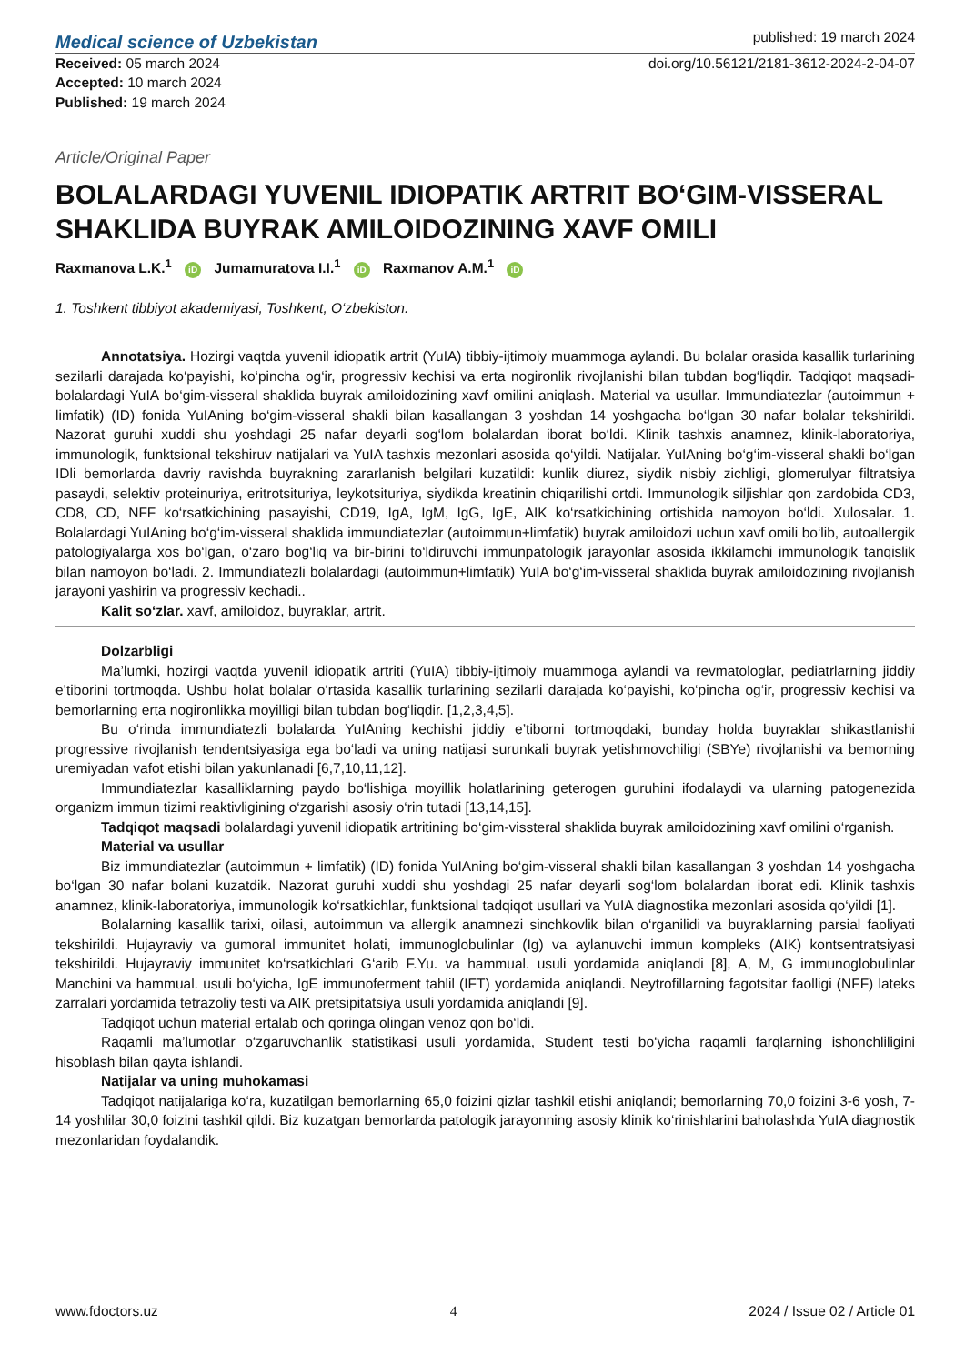Medical science of Uzbekistan
published: 19 march 2024
Received: 05 march 2024
Accepted: 10 march 2024
Published: 19 march 2024
doi.org/10.56121/2181-3612-2024-2-04-07
Article/Original Paper
BOLALARDAGI YUVENIL IDIOPATIK ARTRIT BO‘GIM-VISSERAL SHAKLIDA BUYRAK AMILOIDOZINING XAVF OMILI
Raxmanova L.K.<sup>1</sup> iD Jumamuratova I.I.<sup>1</sup> iD Raxmanov A.M.<sup>1</sup> iD
1. Toshkent tibbiyot akademiyasi, Toshkent, O‘zbekiston.
Annotatsiya. Hozirgi vaqtda yuvenil idiopatik artrit (YuIA) tibbiy-ijtimoiy muammoga aylandi. Bu bolalar orasida kasallik turlarining sezilarli darajada ko‘payishi, ko‘pincha og‘ir, progressiv kechisi va erta nogironlik rivojlanishi bilan tubdan bog‘liqdir. Tadqiqot maqsadi-bolalardagi YuIA bo‘gim-visseral shaklida buyrak amiloidozining xavf omilini aniqlash. Material va usullar. Immundiatezlar (autoimmun + limfatik) (ID) fonida YuIAning bo‘gim-visseral shakli bilan kasallangan 3 yoshdan 14 yoshgacha bo‘lgan 30 nafar bolalar tekshirildi. Nazorat guruhi xuddi shu yoshdagi 25 nafar deyarli sog‘lom bolalardan iborat bo‘ldi. Klinik tashxis anamnez, klinik-laboratoriya, immunologik, funktsional tekshiruv natijalari va YuIA tashxis mezonlari asosida qo‘yildi. Natijalar. YuIAning bo‘g‘im-visseral shakli bo‘lgan IDli bemorlarda davriy ravishda buyrakning zararlanish belgilari kuzatildi: kunlik diurez, siydik nisbiy zichligi, glomerulyar filtratsiya pasaydi, selektiv proteinuriya, eritrotsituriya, leykotsituriya, siydikda kreatinin chiqarilishi ortdi. Immunologik siljishlar qon zardobida CD3, CD8, CD, NFF ko‘rsatkichining pasayishi, CD19, IgA, IgM, IgG, IgE, AIK ko‘rsatkichining ortishida namoyon bo‘ldi. Xulosalar. 1. Bolalardagi YuIAning bo‘g‘im-visseral shaklida immundiatezlar (autoimmun+limfatik) buyrak amiloidozi uchun xavf omili bo‘lib, autoallergik patologiyalarga xos bo‘lgan, o‘zaro bog‘liq va bir-birini to‘ldiruvchi immunpatologik jarayonlar asosida ikkilamchi immunologik tanqislik bilan namoyon bo‘ladi. 2. Immundiatezli bolalardagi (autoimmun+limfatik) YuIA bo‘g‘im-visseral shaklida buyrak amiloidozining rivojlanish jarayoni yashirin va progressiv kechadi..
Kalit so‘zlar. xavf, amiloidoz, buyraklar, artrit.
Dolzarbligi
Ma’lumki, hozirgi vaqtda yuvenil idiopatik artriti (YuIA) tibbiy-ijtimoiy muammoga aylandi va revmatologlar, pediatrlarning jiddiy e’tiborini tortmoqda. Ushbu holat bolalar o‘rtasida kasallik turlarining sezilarli darajada ko‘payishi, ko‘pincha og‘ir, progressiv kechisi va bemorlarning erta nogironlikka moyilligi bilan tubdan bog‘liqdir. [1,2,3,4,5].
Bu o‘rinda immundiatezli bolalarda YuIAning kechishi jiddiy e’tiborni tortmoqdaki, bunday holda buyraklar shikastlanishi progressive rivojlanish tendentsiyasiga ega bo‘ladi va uning natijasi surunkali buyrak yetishmovchiligi (SBYe) rivojlanishi va bemorning uremiyadan vafot etishi bilan yakunlanadi [6,7,10,11,12].
Immundiatezlar kasalliklarning paydo bo‘lishiga moyillik holatlarining geterogen guruhini ifodalaydi va ularning patogenezida organizm immun tizimi reaktivligining o‘zgarishi asosiy o‘rin tutadi [13,14,15].
Tadqiqot maqsadi bolalardagi yuvenil idiopatik artritining bo‘gim-vissteral shaklida buyrak amiloidozining xavf omilini o‘rganish.
Material va usullar
Biz immundiatezlar (autoimmun + limfatik) (ID) fonida YuIAning bo‘gim-visseral shakli bilan kasallangan 3 yoshdan 14 yoshgacha bo‘lgan 30 nafar bolani kuzatdik. Nazorat guruhi xuddi shu yoshdagi 25 nafar deyarli sog‘lom bolalardan iborat edi. Klinik tashxis anamnez, klinik-laboratoriya, immunologik ko‘rsatkichlar, funktsional tadqiqot usullari va YuIA diagnostika mezonlari asosida qo‘yildi [1].
Bolalarning kasallik tarixi, oilasi, autoimmun va allergik anamnezi sinchkovlik bilan o‘rganilidi va buyraklarning parsial faoliyati tekshirildi. Hujayraviy va gumoral immunitet holati, immunoglobulinlar (Ig) va aylanuvchi immun kompleks (AIK) kontsentratsiyasi tekshirildi. Hujayraviy immunitet ko‘rsatkichlari G‘arib F.Yu. va hammual. usuli yordamida aniqlandi [8], A, M, G immunoglobulinlar Manchini va hammual. usuli bo‘yicha, IgE immunoferment tahlil (IFT) yordamida aniqlandi. Neytrofillarning fagotsitar faolligi (NFF) lateks zarralari yordamida tetrazoliy testi va AIK pretsipitatsiya usuli yordamida aniqlandi [9].
Tadqiqot uchun material ertalab och qoringa olingan venoz qon bo‘ldi.
Raqamli ma’lumotlar o‘zgaruvchanlik statistikasi usuli yordamida, Student testi bo‘yicha raqamli farqlarning ishonchliligini hisoblash bilan qayta ishlandi.
Natijalar va uning muhokamasi
Tadqiqot natijalariga ko‘ra, kuzatilgan bemorlarning 65,0 foizini qizlar tashkil etishi aniqlandi; bemorlarning 70,0 foizini 3-6 yosh, 7-14 yoshlilar 30,0 foizini tashkil qildi. Biz kuzatgan bemorlarda patologik jarayonning asosiy klinik ko‘rinishlarini baholashda YuIA diagnostik mezonlaridan foydalandik.
www.fdoctors.uz 4 2024 / Issue 02 / Article 01